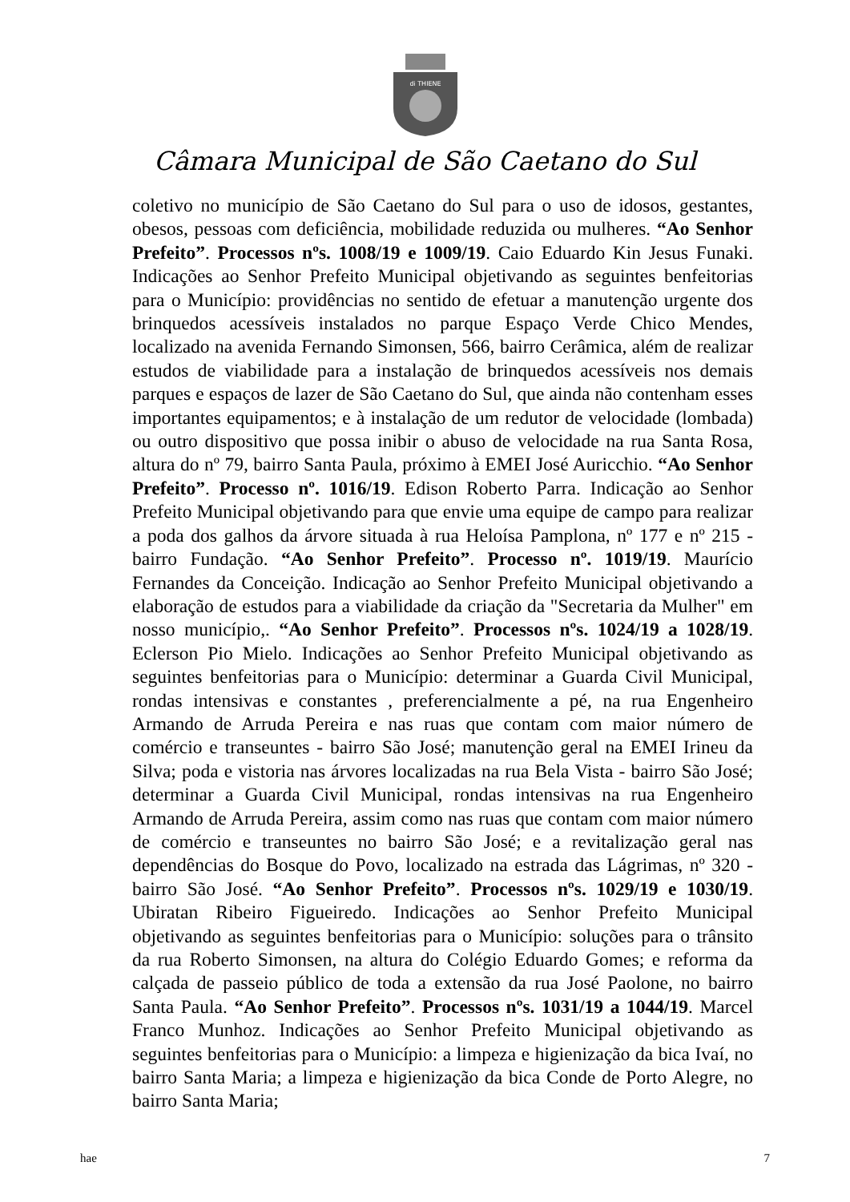di THIENE
Câmara Municipal de São Caetano do Sul
coletivo no município de São Caetano do Sul para o uso de idosos, gestantes, obesos, pessoas com deficiência, mobilidade reduzida ou mulheres. “Ao Senhor Prefeito”. Processos nºs. 1008/19 e 1009/19. Caio Eduardo Kin Jesus Funaki. Indicações ao Senhor Prefeito Municipal objetivando as seguintes benfeitorias para o Município: providências no sentido de efetuar a manutenção urgente dos brinquedos acessíveis instalados no parque Espaço Verde Chico Mendes, localizado na avenida Fernando Simonsen, 566, bairro Cerâmica, além de realizar estudos de viabilidade para a instalação de brinquedos acessíveis nos demais parques e espaços de lazer de São Caetano do Sul, que ainda não contenham esses importantes equipamentos; e à instalação de um redutor de velocidade (lombada) ou outro dispositivo que possa inibir o abuso de velocidade na rua Santa Rosa, altura do nº 79, bairro Santa Paula, próximo à EMEI José Auricchio. “Ao Senhor Prefeito”. Processo nº. 1016/19. Edison Roberto Parra. Indicação ao Senhor Prefeito Municipal objetivando para que envie uma equipe de campo para realizar a poda dos galhos da árvore situada à rua Heloísa Pamplona, nº 177 e nº 215 - bairro Fundação. “Ao Senhor Prefeito”. Processo nº. 1019/19. Maurício Fernandes da Conceição. Indicação ao Senhor Prefeito Municipal objetivando a elaboração de estudos para a viabilidade da criação da "Secretaria da Mulher" em nosso município,. “Ao Senhor Prefeito”. Processos nºs. 1024/19 a 1028/19. Eclerson Pio Mielo. Indicações ao Senhor Prefeito Municipal objetivando as seguintes benfeitorias para o Município: determinar a Guarda Civil Municipal, rondas intensivas e constantes , preferencialmente a pé, na rua Engenheiro Armando de Arruda Pereira e nas ruas que contam com maior número de comércio e transeuntes - bairro São José; manutenção geral na EMEI Irineu da Silva; poda e vistoria nas árvores localizadas na rua Bela Vista - bairro São José; determinar a Guarda Civil Municipal, rondas intensivas na rua Engenheiro Armando de Arruda Pereira, assim como nas ruas que contam com maior número de comércio e transeuntes no bairro São José; e a revitalização geral nas dependências do Bosque do Povo, localizado na estrada das Lágrimas, nº 320 - bairro São José. “Ao Senhor Prefeito”. Processos nºs. 1029/19 e 1030/19. Ubiratan Ribeiro Figueiredo. Indicações ao Senhor Prefeito Municipal objetivando as seguintes benfeitorias para o Município: soluções para o trânsito da rua Roberto Simonsen, na altura do Colégio Eduardo Gomes; e reforma da calçada de passeio público de toda a extensão da rua José Paolone, no bairro Santa Paula. “Ao Senhor Prefeito”. Processos nºs. 1031/19 a 1044/19. Marcel Franco Munhoz. Indicações ao Senhor Prefeito Municipal objetivando as seguintes benfeitorias para o Município: a limpeza e higienização da bica Ivaí, no bairro Santa Maria; a limpeza e higienização da bica Conde de Porto Alegre, no bairro Santa Maria;
hae 7